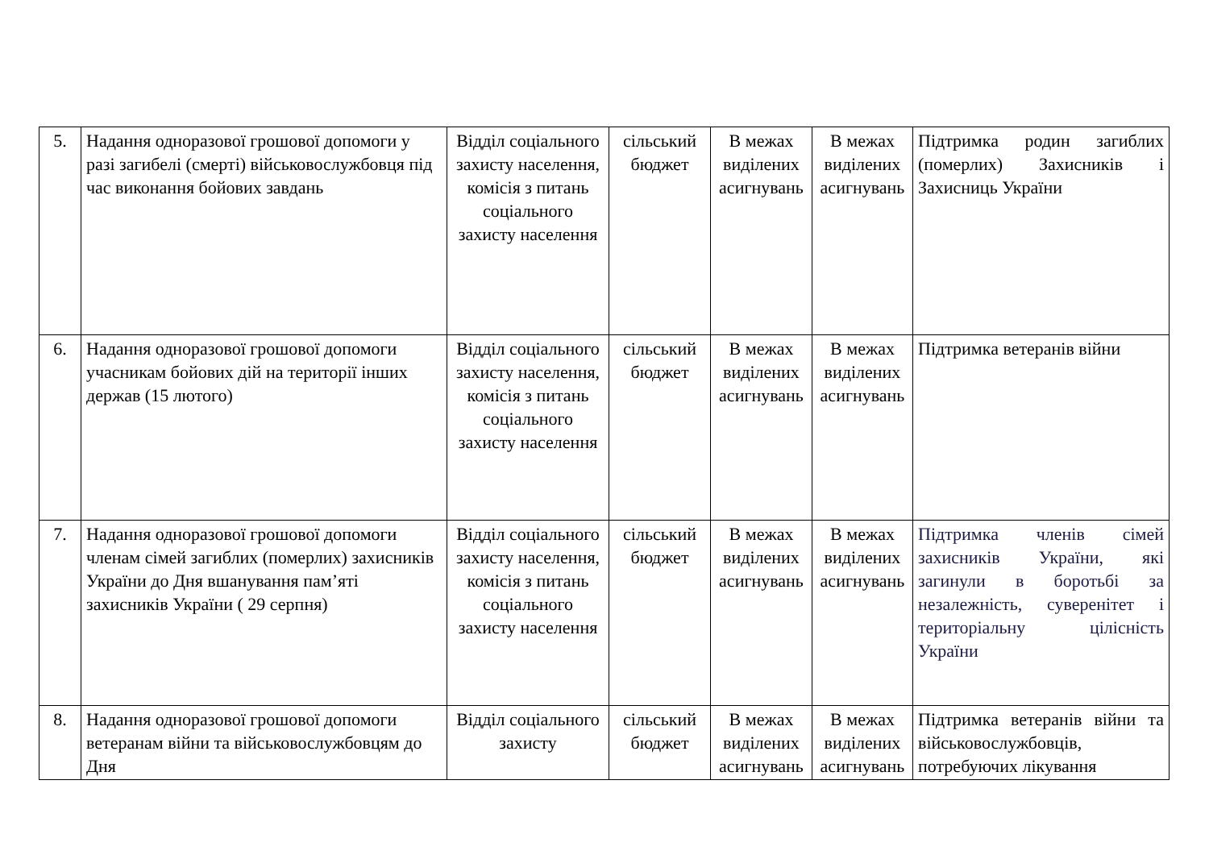| 5. | Надання одноразової грошової допомоги у разі загибелі (смерті) військовослужбовця під час виконання бойових завдань | Відділ соціального захисту населення, комісія з питань соціального захисту населення | сільський бюджет | В межах виділених асигнувань | В межах виділених асигнувань | Підтримка родин загиблих (померлих) Захисників і Захисниць України |
| 6. | Надання одноразової грошової допомоги учасникам бойових дій на території інших держав (15 лютого) | Відділ соціального захисту населення, комісія з питань соціального захисту населення | сільський бюджет | В межах виділених асигнувань | В межах виділених асигнувань | Підтримка ветеранів війни |
| 7. | Надання одноразової грошової допомоги членам сімей загиблих (померлих) захисників України до Дня вшанування пам’яті захисників України ( 29 серпня) | Відділ соціального захисту населення, комісія з питань соціального захисту населення | сільський бюджет | В межах виділених асигнувань | В межах виділених асигнувань | Підтримка членів сімей захисників України, які загинули в боротьбі за незалежність, суверенітет і територіальну цілісність України |
| 8. | Надання одноразової грошової допомоги ветеранам війни та військовослужбовцям до Дня | Відділ соціального захисту | сільський бюджет | В межах виділених асигнувань | В межах виділених асигнувань | Підтримка ветеранів війни та військовослужбовців, потребуючих лікування |